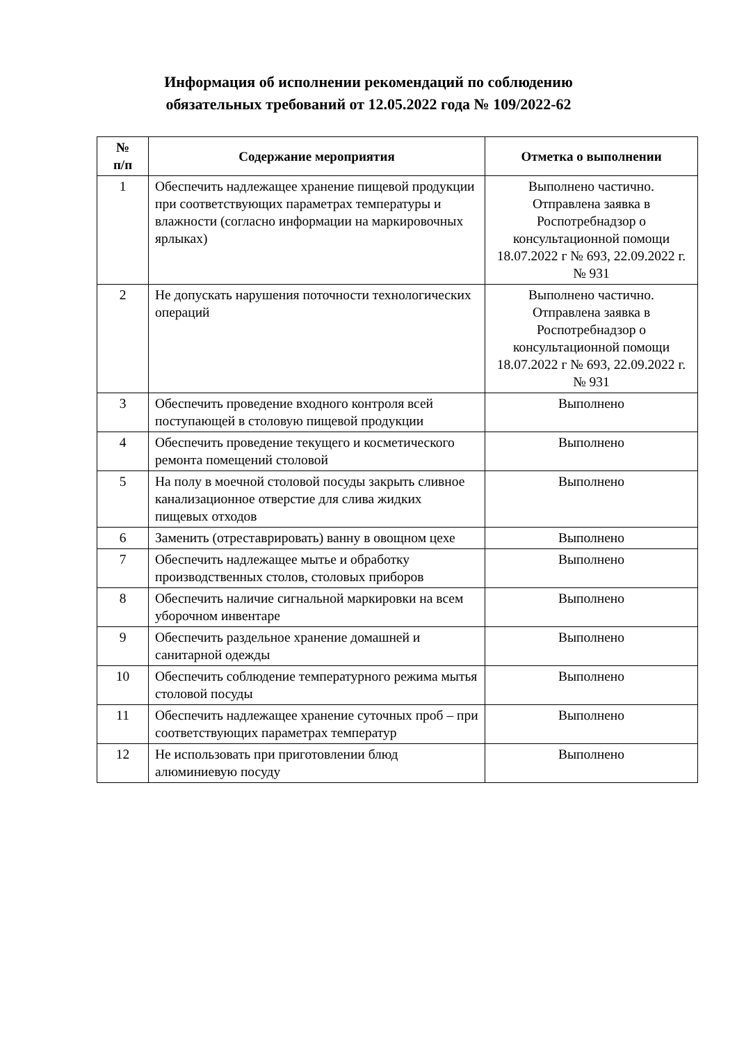Информация об исполнении рекомендаций по соблюдению
обязательных требований от 12.05.2022 года № 109/2022-62
| № п/п | Содержание мероприятия | Отметка о выполнении |
| --- | --- | --- |
| 1 | Обеспечить надлежащее хранение пищевой продукции при соответствующих параметрах температуры и влажности (согласно информации на маркировочных ярлыках) | Выполнено частично. Отправлена заявка в Роспотребнадзор о консультационной помощи 18.07.2022 г № 693, 22.09.2022 г. № 931 |
| 2 | Не допускать нарушения поточности технологических операций | Выполнено частично. Отправлена заявка в Роспотребнадзор о консультационной помощи 18.07.2022 г № 693, 22.09.2022 г. № 931 |
| 3 | Обеспечить проведение входного контроля всей поступающей в столовую пищевой продукции | Выполнено |
| 4 | Обеспечить проведение текущего и косметического ремонта помещений столовой | Выполнено |
| 5 | На полу в моечной столовой посуды закрыть сливное канализационное отверстие для слива жидких пищевых отходов | Выполнено |
| 6 | Заменить (отреставрировать) ванну в овощном цехе | Выполнено |
| 7 | Обеспечить надлежащее мытье и обработку производственных столов, столовых приборов | Выполнено |
| 8 | Обеспечить наличие сигнальной маркировки на всем уборочном инвентаре | Выполнено |
| 9 | Обеспечить раздельное хранение домашней и санитарной одежды | Выполнено |
| 10 | Обеспечить соблюдение температурного режима мытья столовой посуды | Выполнено |
| 11 | Обеспечить надлежащее хранение суточных проб – при соответствующих параметрах температур | Выполнено |
| 12 | Не использовать при приготовлении блюд алюминиевую посуду | Выполнено |